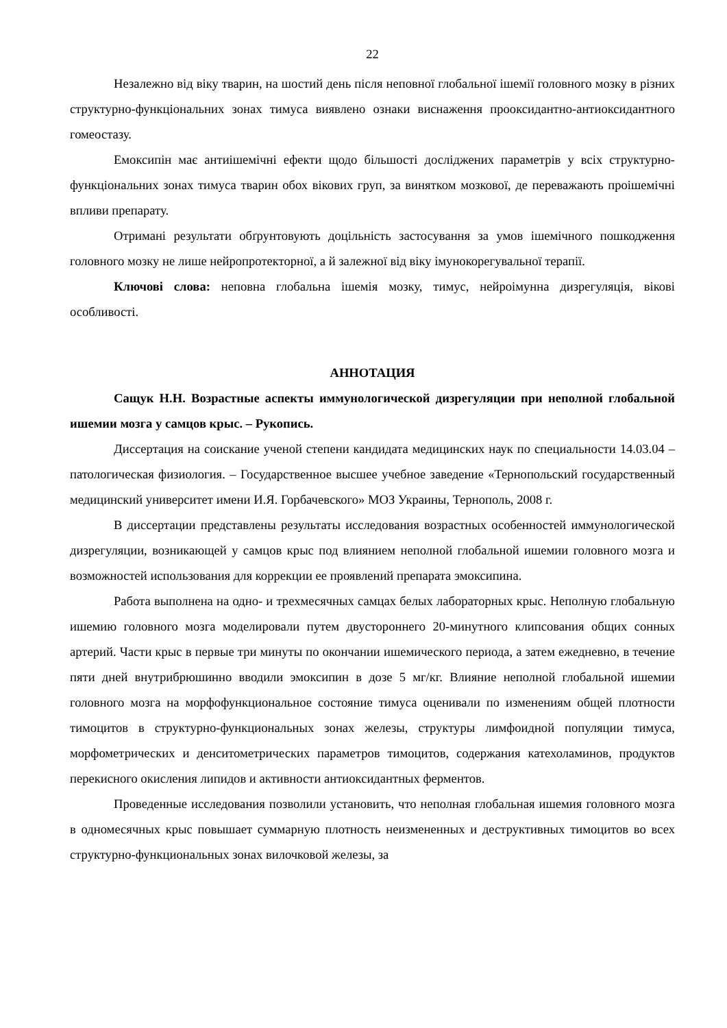22
Незалежно від віку тварин, на шостий день після неповної глобальної ішемії головного мозку в різних структурно-функціональних зонах тимуса виявлено ознаки виснаження прооксидантно-антиоксидантного гомеостазу.
Емоксипін має антиішемічні ефекти щодо більшості досліджених параметрів у всіх структурно-функціональних зонах тимуса тварин обох вікових груп, за винятком мозкової, де переважають проішемічні впливи препарату.
Отримані результати обґрунтовують доцільність застосування за умов ішемічного пошкодження головного мозку не лише нейропротекторної, а й залежної від віку імунокорегувальної терапії.
Ключові слова: неповна глобальна ішемія мозку, тимус, нейроімунна дизрегуляція, вікові особливості.
АННОТАЦИЯ
Сащук Н.Н. Возрастные аспекты иммунологической дизрегуляции при неполной глобальной ишемии мозга у самцов крыс. – Рукопись.
Диссертация на соискание ученой степени кандидата медицинских наук по специальности 14.03.04 – патологическая физиология. – Государственное высшее учебное заведение «Тернопольский государственный медицинский университет имени И.Я. Горбачевского» МОЗ Украины, Тернополь, 2008 г.
В диссертации представлены результаты исследования возрастных особенностей иммунологической дизрегуляции, возникающей у самцов крыс под влиянием неполной глобальной ишемии головного мозга и возможностей использования для коррекции ее проявлений препарата эмоксипина.
Работа выполнена на одно- и трехмесячных самцах белых лабораторных крыс. Неполную глобальную ишемию головного мозга моделировали путем двустороннего 20-минутного клипсования общих сонных артерий. Части крыс в первые три минуты по окончании ишемического периода, а затем ежедневно, в течение пяти дней внутрибрюшинно вводили эмоксипин в дозе 5 мг/кг. Влияние неполной глобальной ишемии головного мозга на морфофункциональное состояние тимуса оценивали по изменениям общей плотности тимоцитов в структурно-функциональных зонах железы, структуры лимфоидной популяции тимуса, морфометрических и денситометрических параметров тимоцитов, содержания катехоламинов, продуктов перекисного окисления липидов и активности антиоксидантных ферментов.
Проведенные исследования позволили установить, что неполная глобальная ишемия головного мозга в одномесячных крыс повышает суммарную плотность неизмененных и деструктивных тимоцитов во всех структурно-функциональных зонах вилочковой железы, за